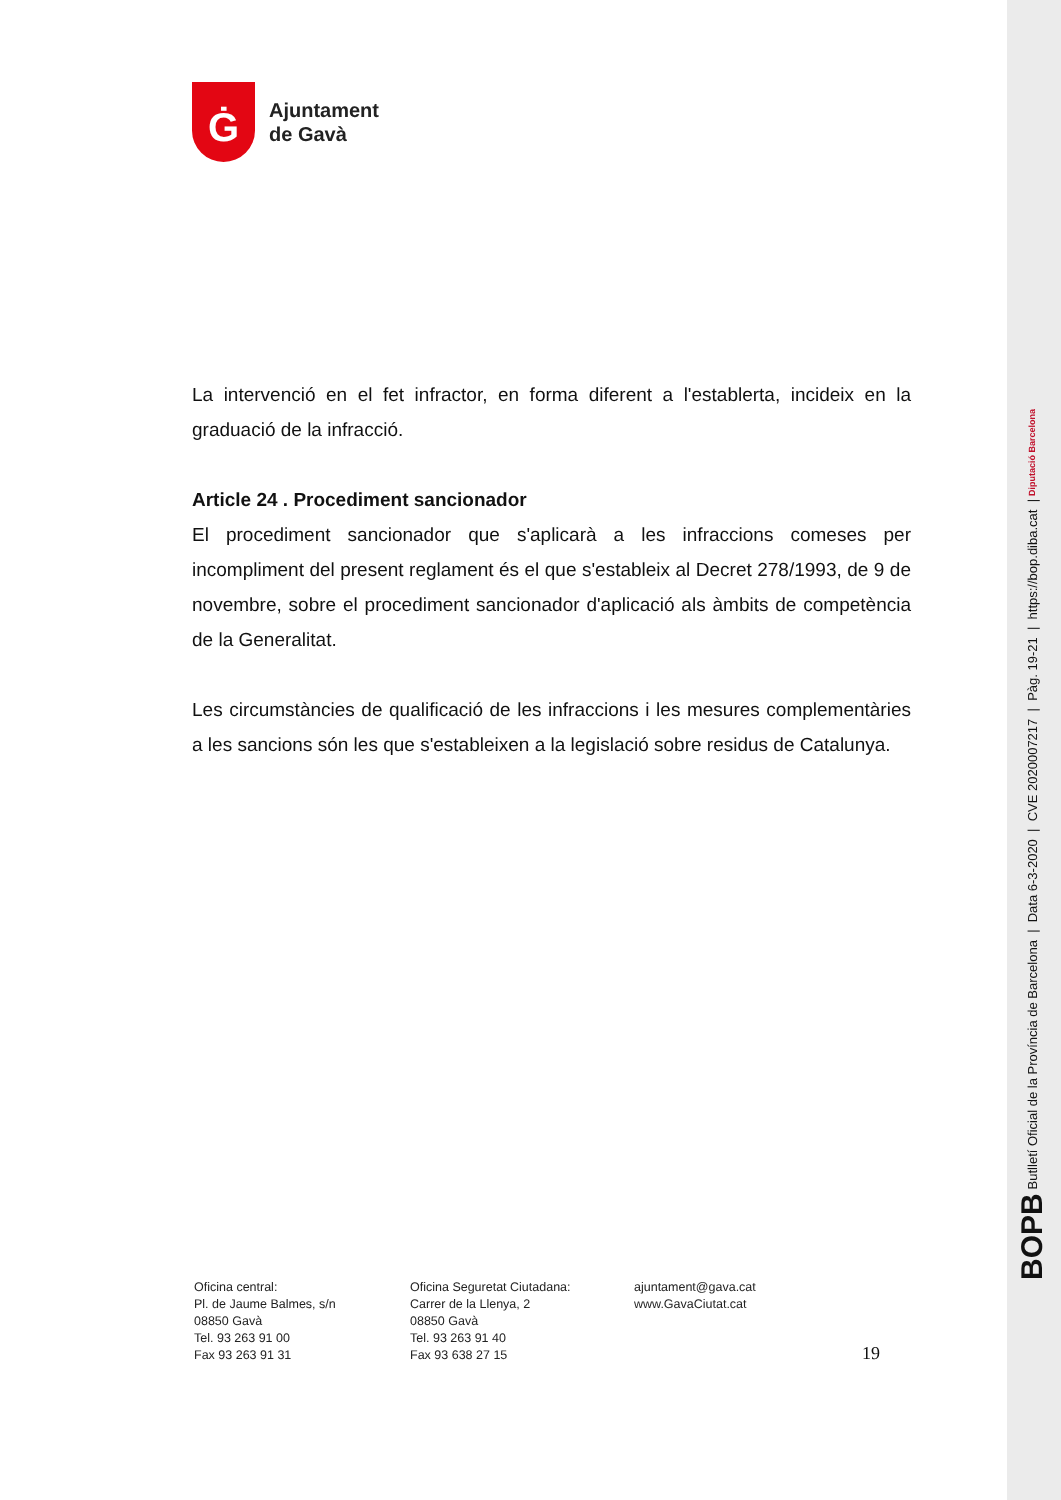Ġ
Ajuntament
de Gavà
La intervenció en el fet infractor, en forma diferent a l'establerta, incideix en la graduació de la infracció.
Article 24 . Procediment sancionador
El procediment sancionador que s'aplicarà a les infraccions comeses per incompliment del present reglament és el que s'estableix al Decret 278/1993, de 9 de novembre, sobre el procediment sancionador d'aplicació als àmbits de competència de la Generalitat.
Les circumstàncies de qualificació de les infraccions i les mesures complementàries a les sancions són les que s'estableixen a la legislació sobre residus de Catalunya.
Oficina central:
Pl. de Jaume Balmes, s/n
08850 Gavà
Tel. 93 263 91 00
Fax 93 263 91 31
Oficina Seguretat Ciutadana:
Carrer de la Llenya, 2
08850 Gavà
Tel. 93 263 91 40
Fax 93 638 27 15
ajuntament@gava.cat
www.GavaCiutat.cat
19
BOPB Butlletí Oficial de la Província de Barcelona | Data 6-3-2020 | CVE 2020007217 | Pàg. 19-21 | https://bop.diba.cat | Diputació Barcelona